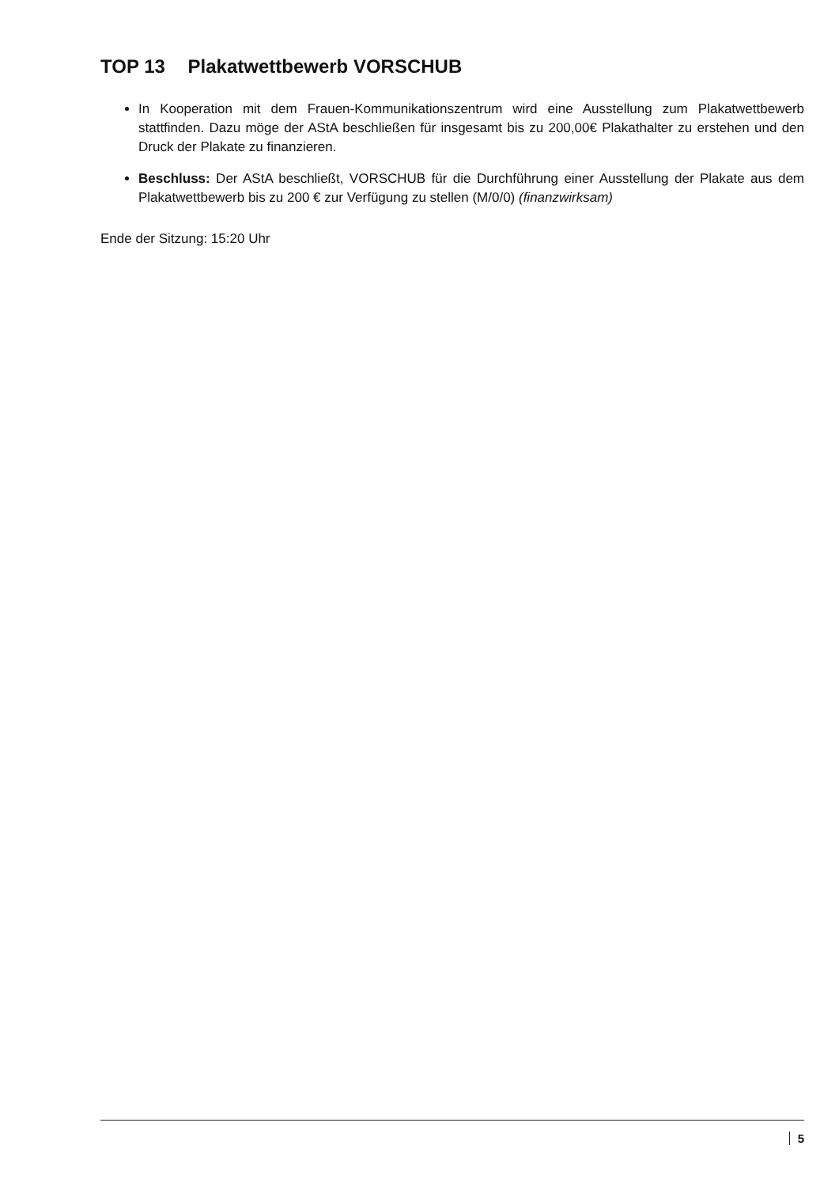TOP 13 Plakatwettbewerb VORSCHUB
In Kooperation mit dem Frauen-Kommunikationszentrum wird eine Ausstellung zum Plakatwettbewerb stattfinden. Dazu möge der AStA beschließen für insgesamt bis zu 200,00€ Plakathalter zu erstehen und den Druck der Plakate zu finanzieren.
Beschluss: Der AStA beschließt, VORSCHUB für die Durchführung einer Ausstellung der Plakate aus dem Plakatwettbewerb bis zu 200 € zur Verfügung zu stellen (M/0/0) (finanzwirksam)
Ende der Sitzung: 15:20 Uhr
5